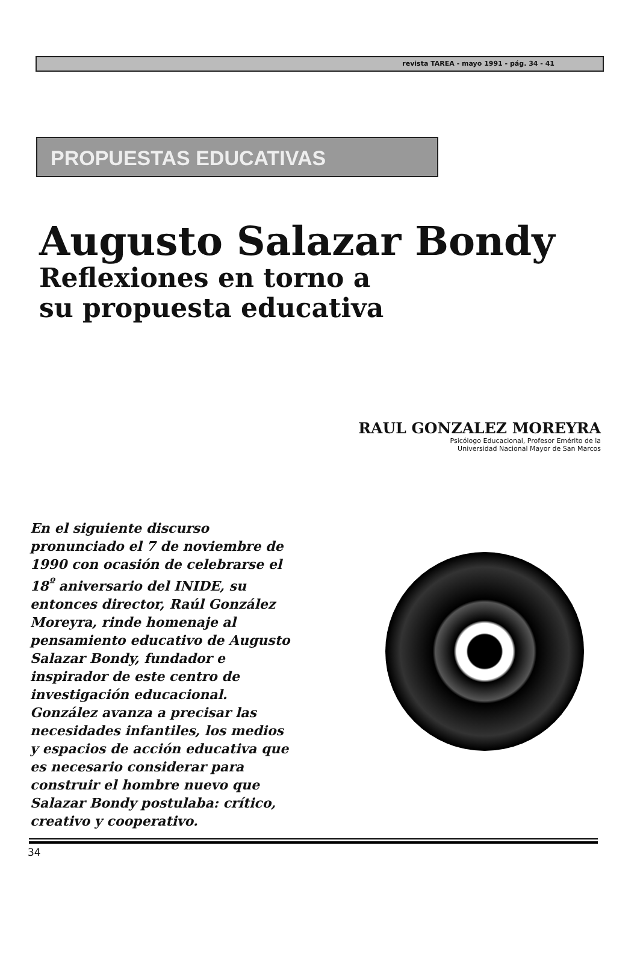revista TAREA - mayo 1991 - pág. 34 - 41
PROPUESTAS EDUCATIVAS
Augusto Salazar Bondy
Reflexiones en torno a
su propuesta educativa
RAUL GONZALEZ MOREYRA
Psicólogo Educacional, Profesor Emérito de la
Universidad Nacional Mayor de San Marcos
En el siguiente discurso pronunciado el 7 de noviembre de 1990 con ocasión de celebrarse el 18<sup>º</sup> aniversario del INIDE, su entonces director, Raúl González Moreyra, rinde homenaje al pensamiento educativo de Augusto Salazar Bondy, fundador e inspirador de este centro de investigación educacional. González avanza a precisar las necesidades infantiles, los medios y espacios de acción educativa que es necesario considerar para construir el hombre nuevo que Salazar Bondy postulaba: crítico, creativo y cooperativo.
34